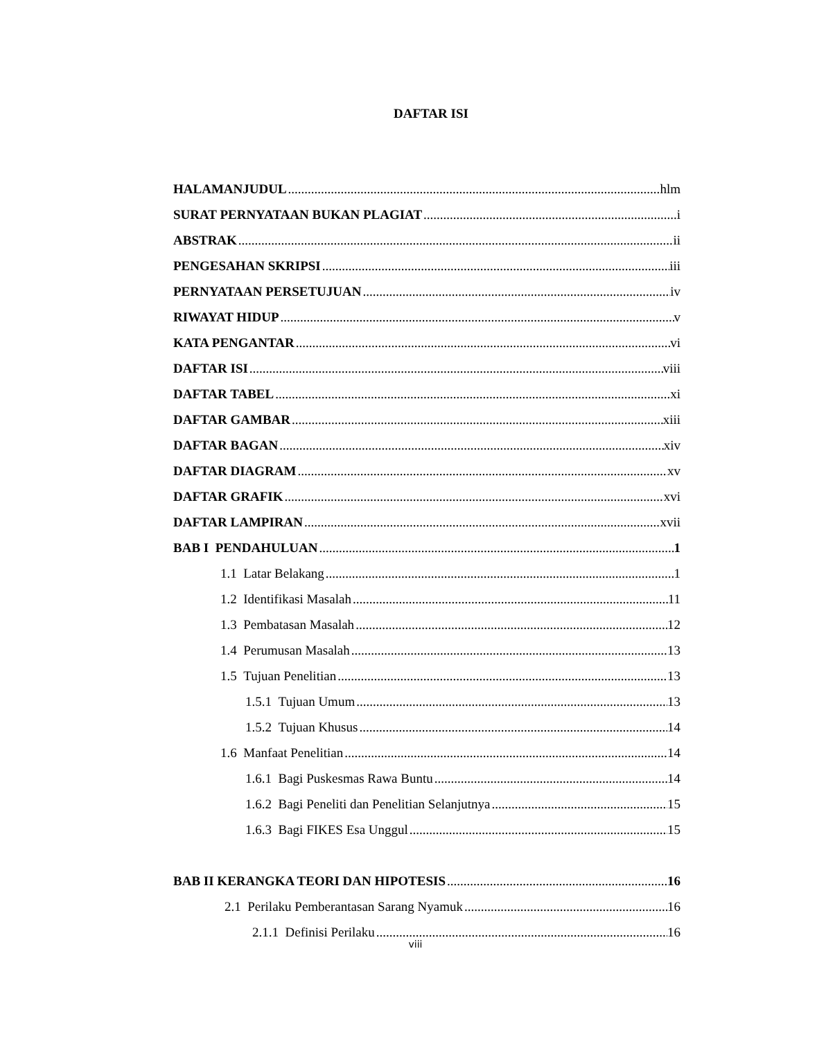DAFTAR ISI
HALAMANJUDUL hlm
SURAT PERNYATAAN BUKAN PLAGIAT i
ABSTRAK ii
PENGESAHAN SKRIPSI iii
PERNYATAAN PERSETUJUAN iv
RIWAYAT HIDUP v
KATA PENGANTAR vi
DAFTAR ISI viii
DAFTAR TABEL xi
DAFTAR GAMBAR xiii
DAFTAR BAGAN xiv
DAFTAR DIAGRAM xv
DAFTAR GRAFIK xvi
DAFTAR LAMPIRAN xvii
BAB I PENDAHULUAN 1
1.1 Latar Belakang 1
1.2 Identifikasi Masalah 11
1.3 Pembatasan Masalah 12
1.4 Perumusan Masalah 13
1.5 Tujuan Penelitian 13
1.5.1 Tujuan Umum 13
1.5.2 Tujuan Khusus 14
1.6 Manfaat Penelitian 14
1.6.1 Bagi Puskesmas Rawa Buntu 14
1.6.2 Bagi Peneliti dan Penelitian Selanjutnya 15
1.6.3 Bagi FIKES Esa Unggul 15
BAB II KERANGKA TEORI DAN HIPOTESIS 16
2.1 Perilaku Pemberantasan Sarang Nyamuk 16
2.1.1 Definisi Perilaku 16
viii